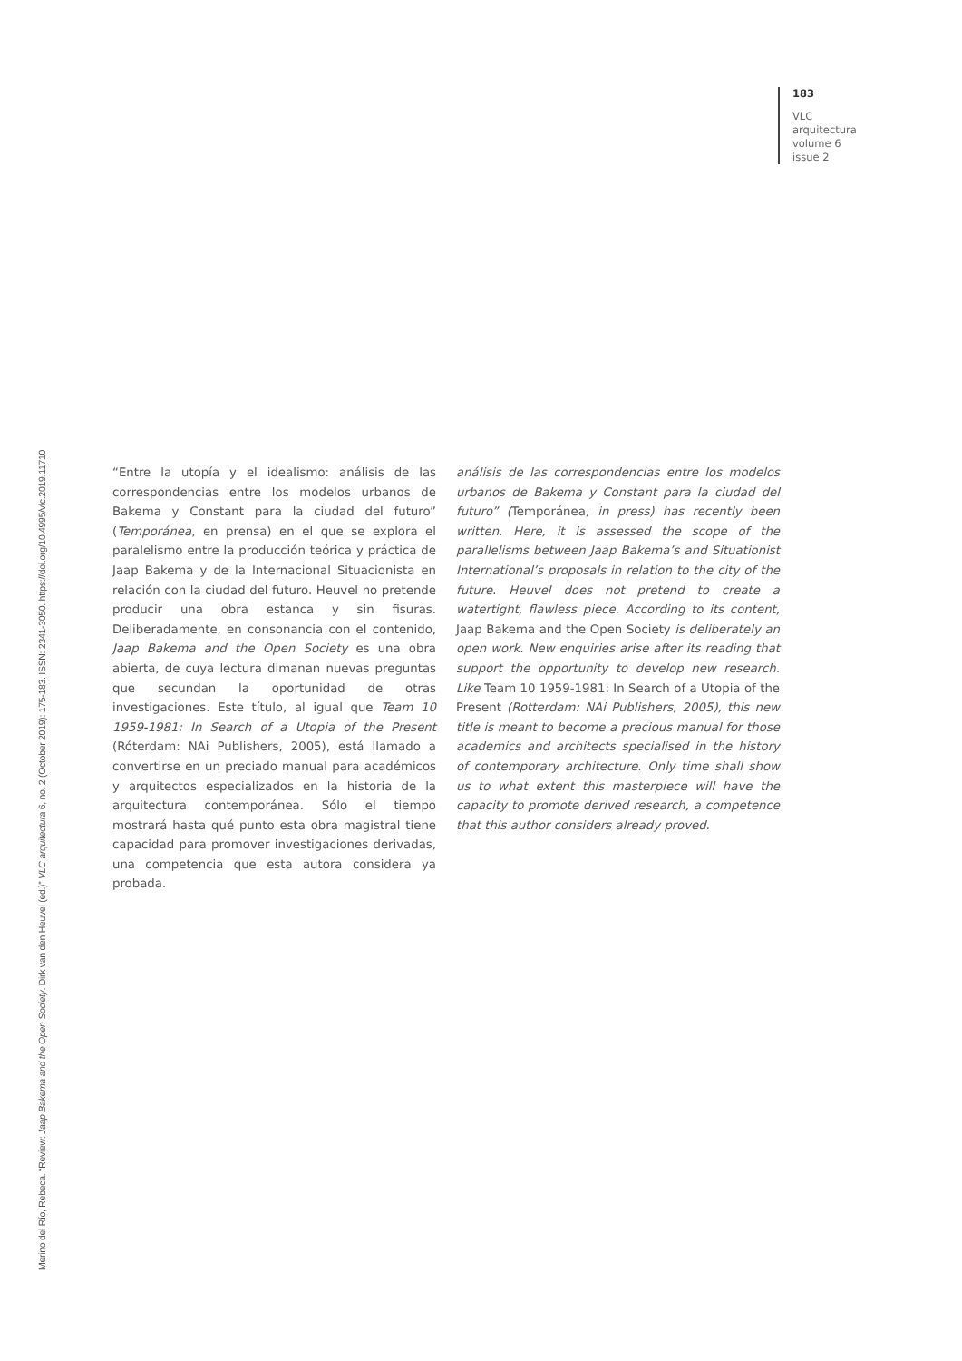183
VLC
arquitectura
volume 6
issue 2
Merino del Río, Rebeca. “Review: Jaap Bakema and the Open Society. Dirk van den Heuvel (ed.)” VLC arquitectura 6, no. 2 (October 2019): 175-183. ISSN: 2341-3050. https://doi.org/10.4995/vlc.2019.11710
“Entre la utopía y el idealismo: análisis de las correspondencias entre los modelos urbanos de Bakema y Constant para la ciudad del futuro” (Temporánea, en prensa) en el que se explora el paralelismo entre la producción teórica y práctica de Jaap Bakema y de la Internacional Situacionista en relación con la ciudad del futuro. Heuvel no pretende producir una obra estanca y sin fisuras. Deliberadamente, en consonancia con el contenido, Jaap Bakema and the Open Society es una obra abierta, de cuya lectura dimanan nuevas preguntas que secundan la oportunidad de otras investigaciones. Este título, al igual que Team 10 1959-1981: In Search of a Utopia of the Present (Róterdam: NAi Publishers, 2005), está llamado a convertirse en un preciado manual para académicos y arquitectos especializados en la historia de la arquitectura contemporánea. Sólo el tiempo mostrará hasta qué punto esta obra magistral tiene capacidad para promover investigaciones derivadas, una competencia que esta autora considera ya probada.
análisis de las correspondencias entre los modelos urbanos de Bakema y Constant para la ciudad del futuro” (Temporánea, in press) has recently been written. Here, it is assessed the scope of the parallelisms between Jaap Bakema’s and Situationist International’s proposals in relation to the city of the future. Heuvel does not pretend to create a watertight, flawless piece. According to its content, Jaap Bakema and the Open Society is deliberately an open work. New enquiries arise after its reading that support the opportunity to develop new research. Like Team 10 1959-1981: In Search of a Utopia of the Present (Rotterdam: NAi Publishers, 2005), this new title is meant to become a precious manual for those academics and architects specialised in the history of contemporary architecture. Only time shall show us to what extent this masterpiece will have the capacity to promote derived research, a competence that this author considers already proved.